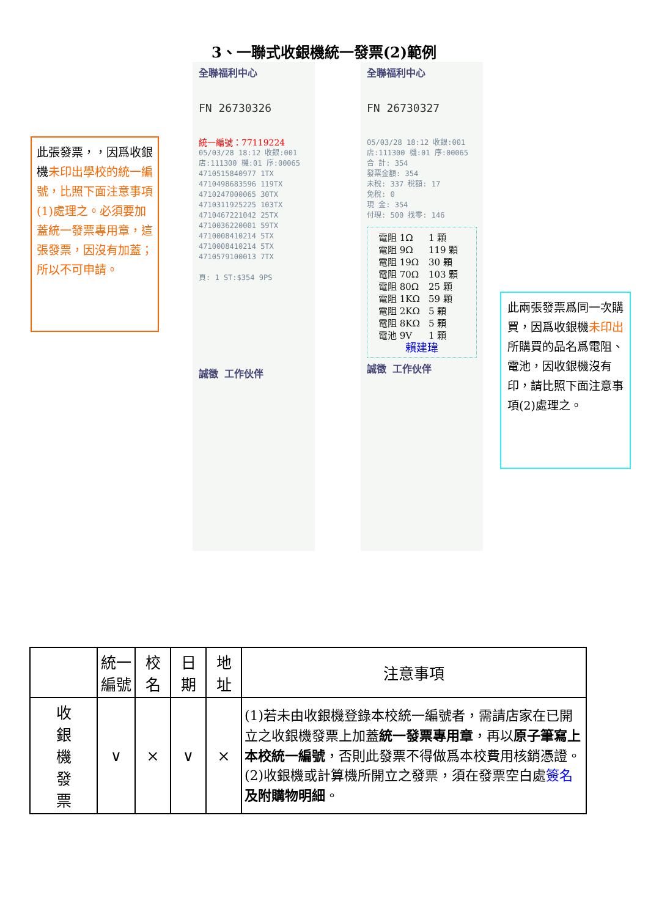3、一聯式收銀機統一發票(2)範例
此張發票，，因爲收銀機未印出學校的統一編號，比照下面注意事項(1)處理之。必須要加蓋統一發票專用章，這張發票，因沒有加蓋；所以不可申請。
全聯福利中心
FN 26730326
統一編號：77119224
05/03/28 18:12 收銀:001
店:111300 機:01 序:00065
4710515840977 1TX
4710498683596 119TX
4710247000065 30TX
4710311925225 103TX
4710467221042 25TX
4710036220001 59TX
4710008410214 5TX
4710008410214 5TX
4710579100013 7TX
頁: 1 ST:$354 9PS
誠徵 工作伙伴
全聯福利中心
FN 26730327
05/03/28 18:12 收銀:001
店:111300 機:01 序:00065
合 計: 354
發票金額: 354
未稅: 337 稅額: 17
免稅: 0
現 金: 354
付現: 500 找零: 146
| 電阻 1Ω | 1 顆 |
| 電阻 9Ω | 119 顆 |
| 電阻 19Ω | 30 顆 |
| 電阻 70Ω | 103 顆 |
| 電阻 80Ω | 25 顆 |
| 電阻 1KΩ | 59 顆 |
| 電阻 2KΩ | 5 顆 |
| 電阻 8KΩ | 5 顆 |
| 電池 9V | 1 顆 |
賴建瑋
誠徵 工作伙伴
此兩張發票爲同一次購買，因爲收銀機未印出所購買的品名爲電阻、電池，因收銀機沒有印，請比照下面注意事項(2)處理之。
| | 統一編號 | 校名 | 日期 | 地址 | 注意事項 |
| --- | --- | --- | --- | --- | --- |
| 收 銀 機 發 票 | ∨ | × | ∨ | × | (1)若未由收銀機登錄本校統一編號者，需請店家在已開立之收銀機發票上加蓋 統一發票專用章 ，再以 原子筆寫上本校統一編號 ，否則此發票不得做爲本校費用核銷憑證。 (2)收銀機或計算機所開立之發票，須在發票空白處 簽名 及附購物明細 。 |